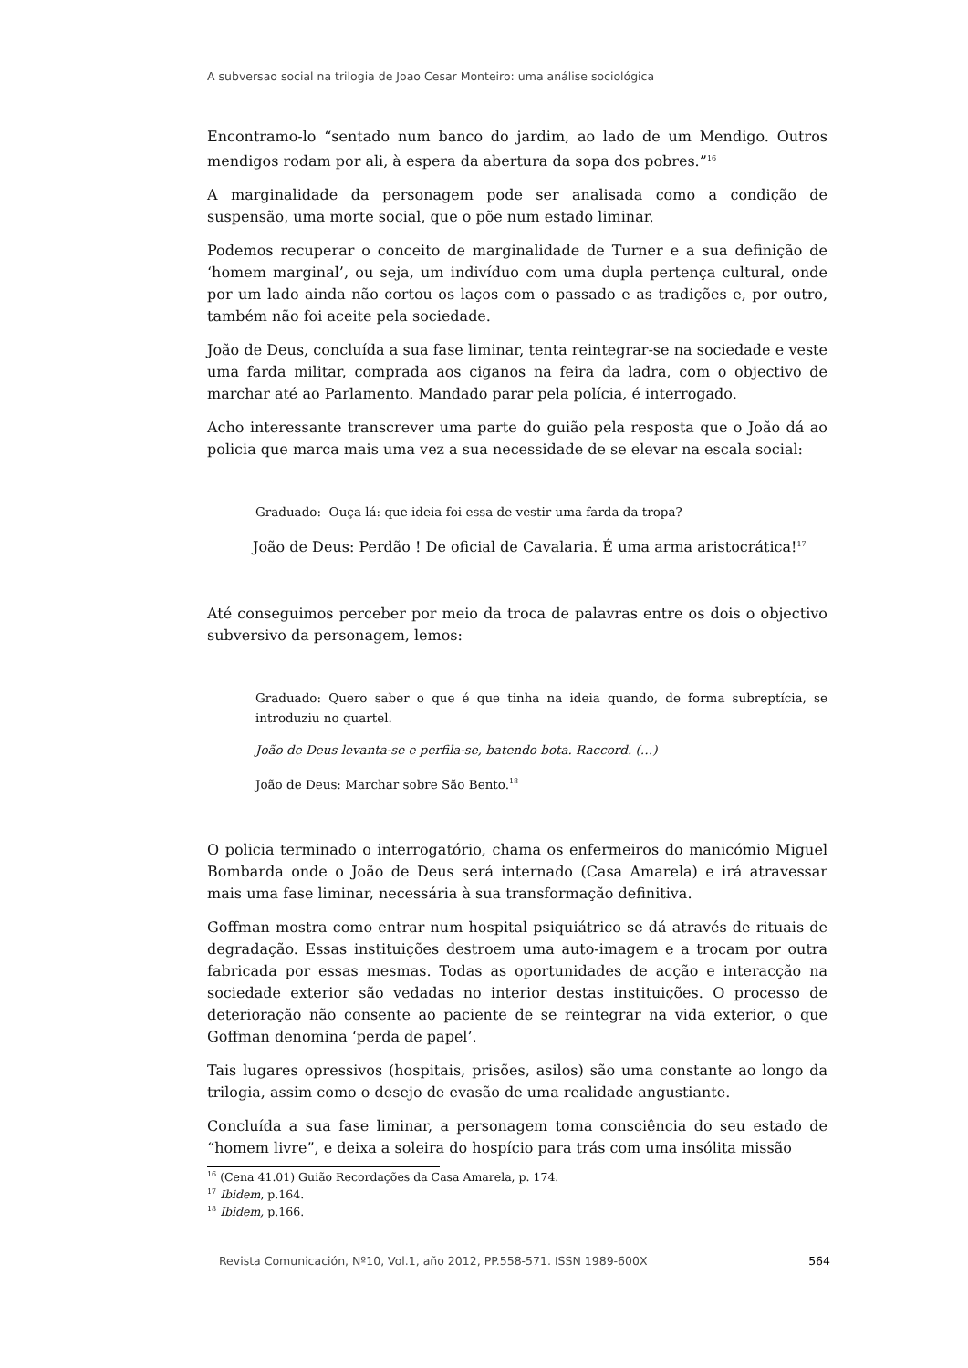A subversao social na trilogia de Joao Cesar Monteiro: uma análise sociológica
Encontramo-lo “sentado num banco do jardim, ao lado de um Mendigo. Outros mendigos rodam por ali, à espera da abertura da sopa dos pobres.”<sup>16</sup>
A marginalidade da personagem pode ser analisada como a condição de suspensão, uma morte social, que o põe num estado liminar.
Podemos recuperar o conceito de marginalidade de Turner e a sua definição de ‘homem marginal’, ou seja, um indivíduo com uma dupla pertença cultural, onde por um lado ainda não cortou os laços com o passado e as tradições e, por outro, também não foi aceite pela sociedade.
João de Deus, concluída a sua fase liminar, tenta reintegrar-se na sociedade e veste uma farda militar, comprada aos ciganos na feira da ladra, com o objectivo de marchar até ao Parlamento. Mandado parar pela polícia, é interrogado.
Acho interessante transcrever uma parte do guião pela resposta que o João dá ao policia que marca mais uma vez a sua necessidade de se elevar na escala social:
Graduado: Ouça lá: que ideia foi essa de vestir uma farda da tropa?
João de Deus: Perdão ! De oficial de Cavalaria. É uma arma aristocrática!<sup>17</sup>
Até conseguimos perceber por meio da troca de palavras entre os dois o objectivo subversivo da personagem, lemos:
Graduado: Quero saber o que é que tinha na ideia quando, de forma subreptícia, se introduziu no quartel.
João de Deus levanta-se e perfila-se, batendo bota. Raccord. (…)
João de Deus: Marchar sobre São Bento.<sup>18</sup>
O policia terminado o interrogatório, chama os enfermeiros do manicómio Miguel Bombarda onde o João de Deus será internado (Casa Amarela) e irá atravessar mais uma fase liminar, necessária à sua transformação definitiva.
Goffman mostra como entrar num hospital psiquiátrico se dá através de rituais de degradação. Essas instituições destroem uma auto-imagem e a trocam por outra fabricada por essas mesmas. Todas as oportunidades de acção e interacção na sociedade exterior são vedadas no interior destas instituições. O processo de deterioração não consente ao paciente de se reintegrar na vida exterior, o que Goffman denomina ‘perda de papel’.
Tais lugares opressivos (hospitais, prisões, asilos) são uma constante ao longo da trilogia, assim como o desejo de evasão de uma realidade angustiante.
Concluída a sua fase liminar, a personagem toma consciência do seu estado de “homem livre”, e deixa a soleira do hospício para trás com uma insólita missão
<sup>16</sup> (Cena 41.01) Guião Recordações da Casa Amarela, p. 174.
<sup>17</sup> Ibidem, p.164.
<sup>18</sup> Ibidem, p.166.
Revista Comunicación, Nº10, Vol.1, año 2012, PP.558-571. ISSN 1989-600X 564